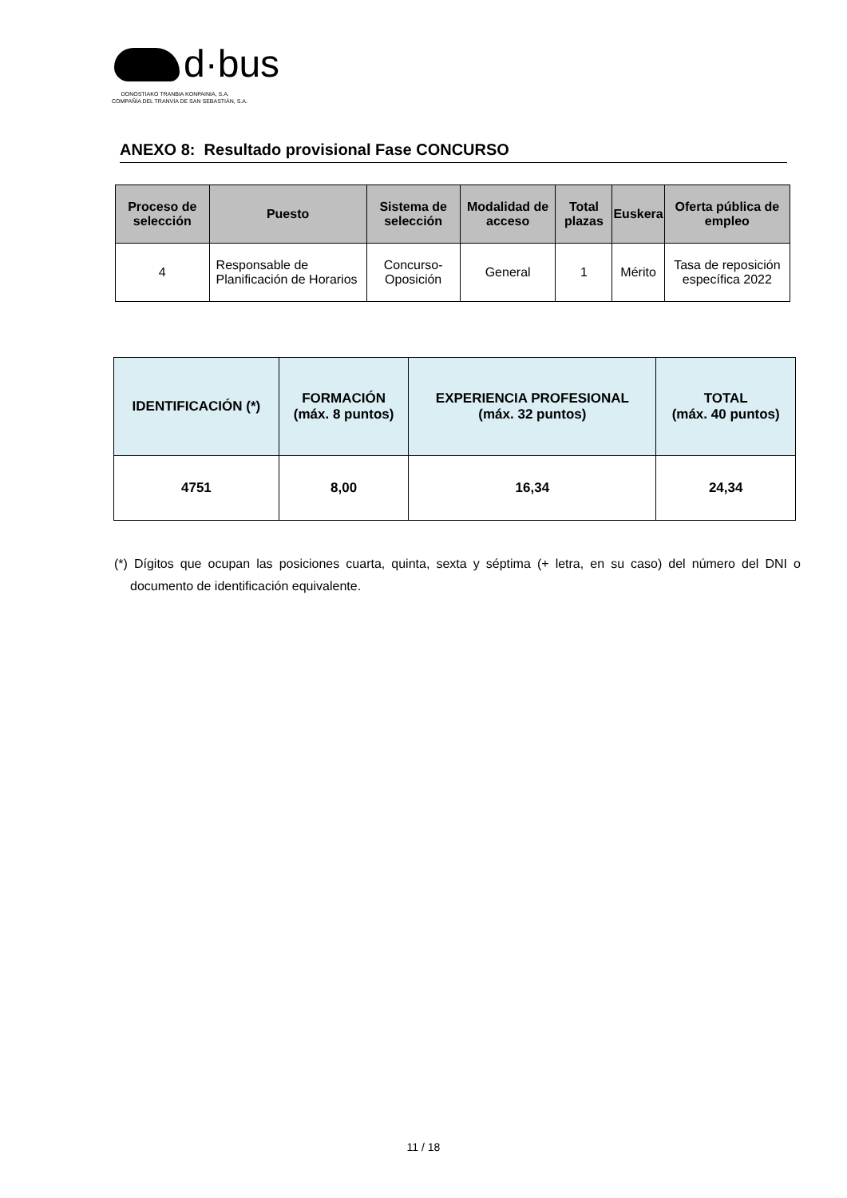d·bus
DONOSTIAKO TRANBIA KONPAINIA, S.A.
COMPAÑÍA DEL TRANVÍA DE SAN SEBASTIÁN, S.A.
ANEXO 8: Resultado provisional Fase CONCURSO
| Proceso de selección | Puesto | Sistema de selección | Modalidad de acceso | Total plazas | Euskera | Oferta pública de empleo |
| --- | --- | --- | --- | --- | --- | --- |
| 4 | Responsable de Planificación de Horarios | Concurso-Oposición | General | 1 | Mérito | Tasa de reposición específica 2022 |
| IDENTIFICACIÓN (*) | FORMACIÓN (máx. 8 puntos) | EXPERIENCIA PROFESIONAL (máx. 32 puntos) | TOTAL (máx. 40 puntos) |
| --- | --- | --- | --- |
| 4751 | 8,00 | 16,34 | 24,34 |
(*) Dígitos que ocupan las posiciones cuarta, quinta, sexta y séptima (+ letra, en su caso) del número del DNI o documento de identificación equivalente.
11 / 18